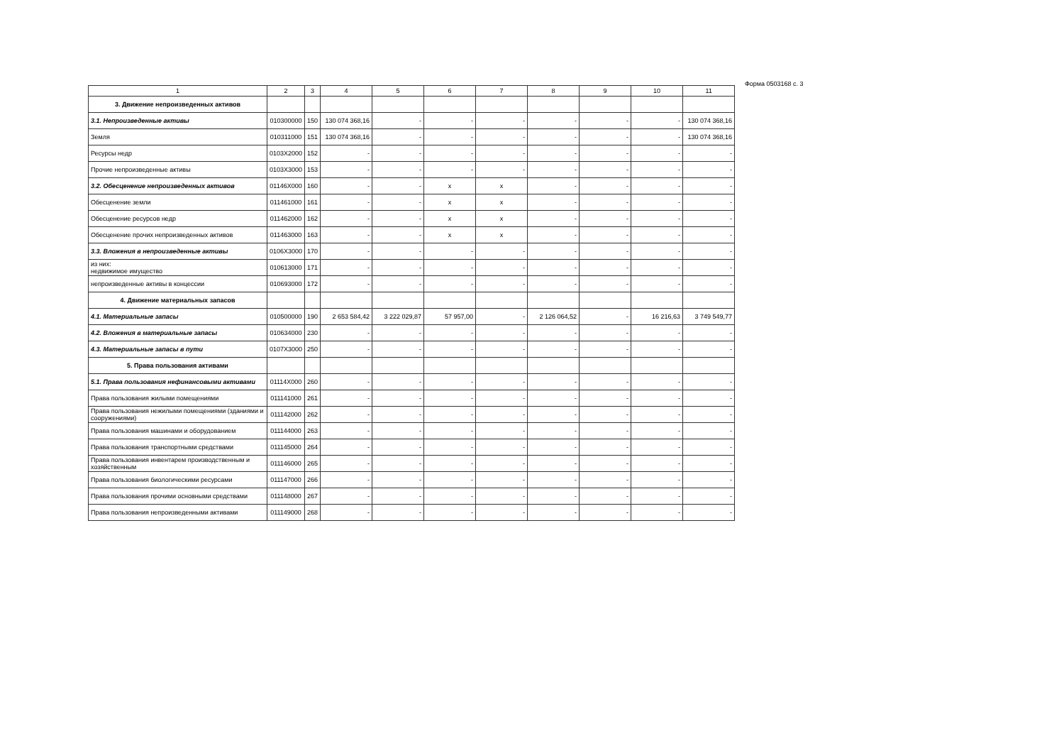Форма 0503168 с. 3
| 1 | 2 | 3 | 4 | 5 | 6 | 7 | 8 | 9 | 10 | 11 |
| --- | --- | --- | --- | --- | --- | --- | --- | --- | --- | --- |
| 3. Движение непроизведенных активов | | | | | | | | | | |
| 3.1. Непроизведенные активы | 010300000 | 150 | 130 074 368,16 | - | - | - | - | - | - | 130 074 368,16 |
| Земля | 010311000 | 151 | 130 074 368,16 | - | - | - | - | - | - | 130 074 368,16 |
| Ресурсы недр | 0103X2000 | 152 | - | - | - | - | - | - | - | - |
| Прочие непроизведенные активы | 0103X3000 | 153 | - | - | - | - | - | - | - | - |
| 3.2. Обесценение непроизведенных активов | 01146X000 | 160 | - | - | x | x | - | - | - | - |
| Обесценение земли | 011461000 | 161 | - | - | x | x | - | - | - | - |
| Обесценение ресурсов недр | 011462000 | 162 | - | - | x | x | - | - | - | - |
| Обесценение прочих непроизведенных активов | 011463000 | 163 | - | - | x | x | - | - | - | - |
| 3.3. Вложения в непроизведенные активы | 0106X3000 | 170 | - | - | - | - | - | - | - | - |
| из них: недвижимое имущество | 010613000 | 171 | - | - | - | - | - | - | - | - |
| непроизведенные активы в концессии | 010693000 | 172 | - | - | - | - | - | - | - | - |
| 4. Движение материальных запасов | | | | | | | | | | |
| 4.1. Материальные запасы | 010500000 | 190 | 2 653 584,42 | 3 222 029,87 | 57 957,00 | - | 2 126 064,52 | - | 16 216,63 | 3 749 549,77 |
| 4.2. Вложения в материальные запасы | 010634000 | 230 | - | - | - | - | - | - | - | - |
| 4.3. Материальные запасы в пути | 0107X3000 | 250 | - | - | - | - | - | - | - | - |
| 5. Права пользования активами | | | | | | | | | | |
| 5.1. Права пользования нефинансовыми активами | 01114X000 | 260 | - | - | - | - | - | - | - | - |
| Права пользования жилыми помещениями | 011141000 | 261 | - | - | - | - | - | - | - | - |
| Права пользования нежилыми помещениями (зданиями и сооружениями) | 011142000 | 262 | - | - | - | - | - | - | - | - |
| Права пользования машинами и оборудованием | 011144000 | 263 | - | - | - | - | - | - | - | - |
| Права пользования транспортными средствами | 011145000 | 264 | - | - | - | - | - | - | - | - |
| Права пользования инвентарем производственным и хозяйственным | 011146000 | 265 | - | - | - | - | - | - | - | - |
| Права пользования биологическими ресурсами | 011147000 | 266 | - | - | - | - | - | - | - | - |
| Права пользования прочими основными средствами | 011148000 | 267 | - | - | - | - | - | - | - | - |
| Права пользования непроизведенными активами | 011149000 | 268 | - | - | - | - | - | - | - | - |